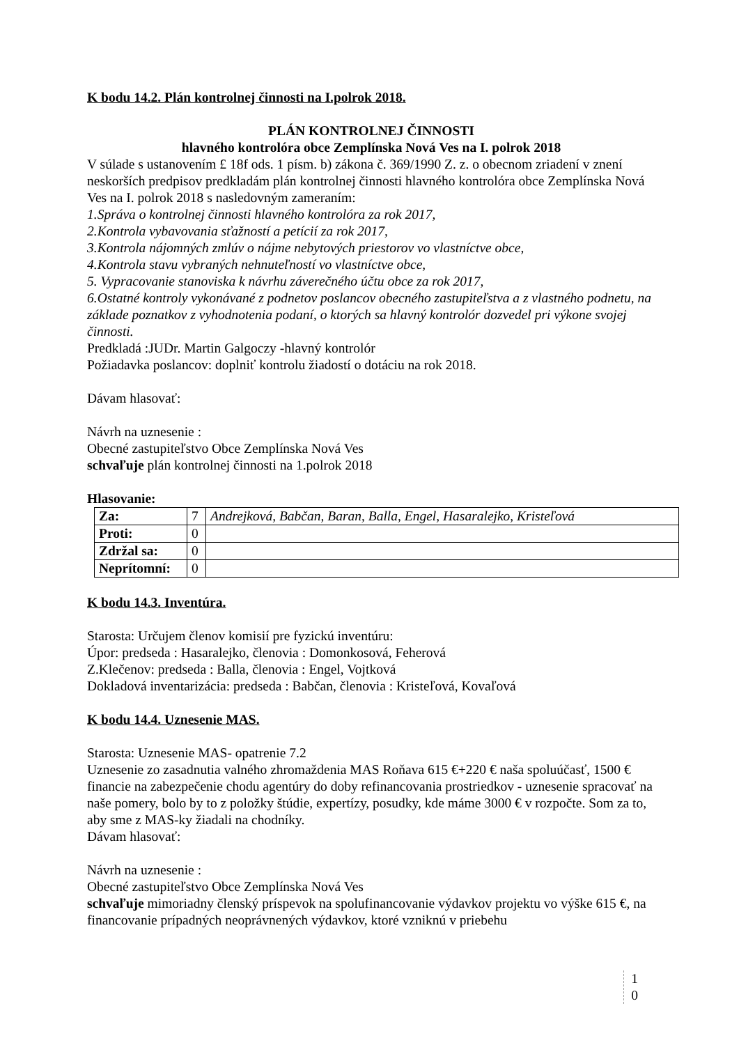K bodu 14.2. Plán kontrolnej činnosti na I.polrok 2018.
PLÁN KONTROLNEJ ČINNOSTI
hlavného kontrolóra obce Zemplínska Nová Ves na I. polrok 2018
V súlade s ustanovením £ 18f ods. 1 písm. b) zákona č. 369/1990 Z. z. o obecnom zriadení v znení neskorších predpisov predkladám plán kontrolnej činnosti hlavného kontrolóra obce Zemplínska Nová Ves na I. polrok 2018 s nasledovným zameraním:
1.Správa o kontrolnej činnosti hlavného kontrolóra za rok 2017,
2.Kontrola vybavovania sťažností a petícií za rok 2017,
3.Kontrola nájomných zmlúv o nájme nebytových priestorov vo vlastníctve obce,
4.Kontrola stavu vybraných nehnuteľností vo vlastníctve obce,
5. Vypracovanie stanoviska k návrhu záverečného účtu obce za rok 2017,
6.Ostatné kontroly vykonávané z podnetov poslancov obecného zastupiteľstva a z vlastného podnetu, na základe poznatkov z vyhodnotenia podaní, o ktorých sa hlavný kontrolór dozvedel pri výkone svojej činnosti.
Predkladá :JUDr. Martin Galgoczy -hlavný kontrolór
Požiadavka poslancov: doplniť kontrolu žiadostí o dotáciu na rok 2018.
Dávam hlasovať:
Návrh na uznesenie :
Obecné zastupiteľstvo Obce Zemplínska Nová Ves
schvaľuje plán kontrolnej činnosti na 1.polrok 2018
Hlasovanie:
| Za: | 7 | Andrejková, Babčan, Baran, Balla, Engel, Hasaralejko, Kristeľová |
| Proti: | 0 | |
| Zdržal sa: | 0 | |
| Neprítomní: | 0 | |
K bodu 14.3. Inventúra.
Starosta: Určujem členov komisií pre fyzickú inventúru:
Úpor: predseda : Hasaralejko, členovia : Domonkosová, Feherová
Z.Klečenov: predseda : Balla, členovia : Engel, Vojtková
Dokladová inventarizácia: predseda : Babčan, členovia : Kristeľová, Kovaľová
K bodu 14.4. Uznesenie MAS.
Starosta: Uznesenie MAS- opatrenie 7.2
Uznesenie zo zasadnutia valného zhromaždenia MAS Roňava 615 €+220 € naša spoluúčasť, 1500 € financie na zabezpečenie chodu agentúry do doby refinancovania prostriedkov - uznesenie spracovať na naše pomery, bolo by to z položky štúdie, expertízy, posudky, kde máme 3000 € v rozpočte. Som za to, aby sme z MAS-ky žiadali na chodníky.
Dávam hlasovať:
Návrh na uznesenie :
Obecné zastupiteľstvo Obce Zemplínska Nová Ves
schvaľuje mimoriadny členský príspevok na spolufinancovanie výdavkov projektu vo výške 615 €, na financovanie prípadných neoprávnených výdavkov, ktoré vzniknú v priebehu
1
0